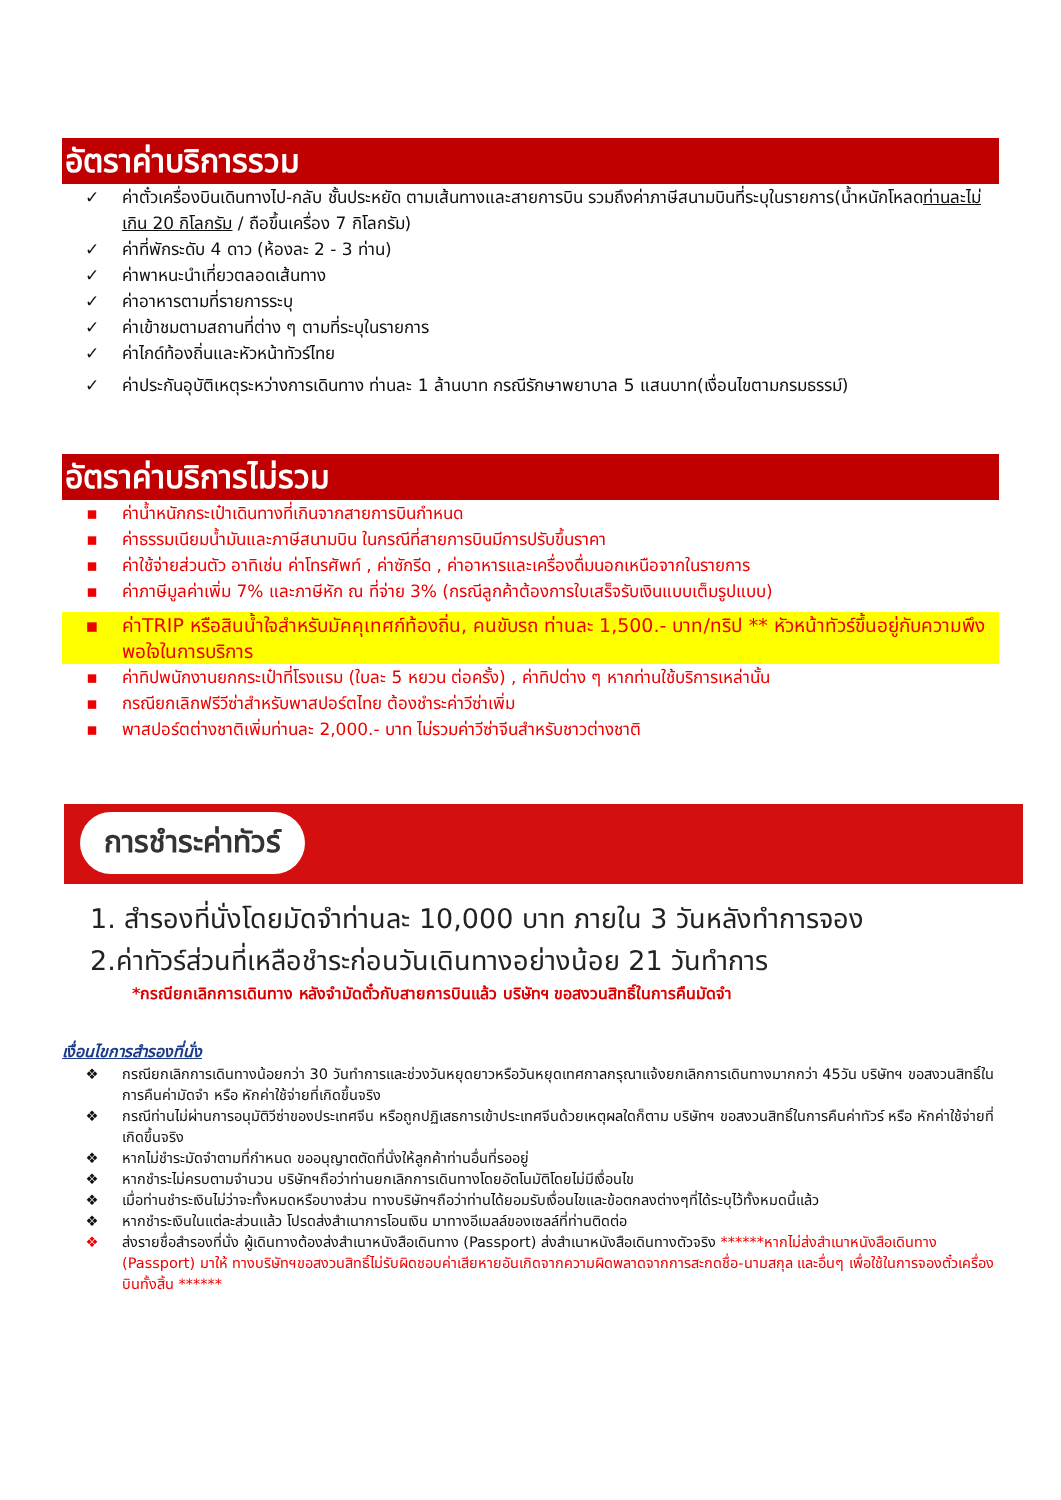อัตราค่าบริการรวม
✓ ค่าตั๋วเครื่องบินเดินทางไป-กลับ ชั้นประหยัด ตามเส้นทางและสายการบิน รวมถึงค่าภาษีสนามบินที่ระบุในรายการ(น้ำหนักโหลดท่านละไม่เกิน 20 กิโลกรัม / ถือขึ้นเครื่อง 7 กิโลกรัม)
✓ ค่าที่พักระดับ 4 ดาว (ห้องละ 2 - 3 ท่าน)
✓ ค่าพาหนะนำเที่ยวตลอดเส้นทาง
✓ ค่าอาหารตามที่รายการระบุ
✓ ค่าเข้าชมตามสถานที่ต่าง ๆ ตามที่ระบุในรายการ
✓ ค่าไกด์ท้องถิ่นและหัวหน้าทัวร์ไทย
✓ ค่าประกันอุบัติเหตุระหว่างการเดินทาง ท่านละ 1 ล้านบาท กรณีรักษาพยาบาล 5 แสนบาท(เงื่อนไขตามกรมธรรม์)
อัตราค่าบริการไม่รวม
▪ ค่าน้ำหนักกระเป๋าเดินทางที่เกินจากสายการบินกำหนด
▪ ค่าธรรมเนียมน้ำมันและภาษีสนามบิน ในกรณีที่สายการบินมีการปรับขึ้นราคา
▪ ค่าใช้จ่ายส่วนตัว อาทิเช่น ค่าโทรศัพท์ , ค่าซักรีด , ค่าอาหารและเครื่องดื่มนอกเหนือจากในรายการ
▪ ค่าภาษีมูลค่าเพิ่ม 7% และภาษีหัก ณ ที่จ่าย 3% (กรณีลูกค้าต้องการใบเสร็จรับเงินแบบเต็มรูปแบบ)
▪ ค่าTRIP หรือสินน้ำใจสำหรับมัคคุเทศก์ท้องถิ่น, คนขับรถ ท่านละ 1,500.- บาท/ทริป ** หัวหน้าทัวร์ขึ้นอยู่กับความพึงพอใจในการบริการ
▪ ค่าทิปพนักงานยกกระเป๋าที่โรงแรม (ใบละ 5 หยวน ต่อครั้ง) , ค่าทิปต่าง ๆ หากท่านใช้บริการเหล่านั้น
▪ กรณียกเลิกฟรีวีซ่าสำหรับพาสปอร์ตไทย ต้องชำระค่าวีซ่าเพิ่ม
▪ พาสปอร์ตต่างชาติเพิ่มท่านละ 2,000.- บาท ไม่รวมค่าวีซ่าจีนสำหรับชาวต่างชาติ
การชำระค่าทัวร์
1. สำรองที่นั่งโดยมัดจำท่านละ 10,000 บาท ภายใน 3 วันหลังทำการจอง
2.ค่าทัวร์ส่วนที่เหลือชำระก่อนวันเดินทางอย่างน้อย 21 วันทำการ
*กรณียกเลิกการเดินทาง หลังจำมัดตั๋วกับสายการบินแล้ว บริษัทฯ ขอสงวนสิทธิ์ในการคืนมัดจำ
เงื่อนไขการสำรองที่นั่ง
❖ กรณียกเลิกการเดินทางน้อยกว่า 30 วันทำการและช่วงวันหยุดยาวหรือวันหยุดเทศกาลกรุณาแจ้งยกเลิกการเดินทางมากกว่า 45วัน บริษัทฯ ขอสงวนสิทธิ์ในการคืนค่ามัดจำ หรือ หักค่าใช้จ่ายที่เกิดขึ้นจริง
❖ กรณีท่านไม่ผ่านการอนุมัติวีซ่าของประเทศจีน หรือถูกปฏิเสธการเข้าประเทศจีนด้วยเหตุผลใดก็ตาม บริษัทฯ ขอสงวนสิทธิ์ในการคืนค่าทัวร์ หรือ หักค่าใช้จ่ายที่เกิดขึ้นจริง
❖ หากไม่ชำระมัดจำตามที่กำหนด ขออนุญาตตัดที่นั่งให้ลูกค้าท่านอื่นที่รออยู่
❖ หากชำระไม่ครบตามจำนวน บริษัทฯถือว่าท่านยกเลิกการเดินทางโดยอัตโนมัติโดยไม่มีเงื่อนไข
❖ เมื่อท่านชำระเงินไม่ว่าจะทั้งหมดหรือบางส่วน ทางบริษัทฯถือว่าท่านได้ยอมรับเงื่อนไขและข้อตกลงต่างๆที่ได้ระบุไว้ทั้งหมดนี้แล้ว
❖ หากชำระเงินในแต่ละส่วนแล้ว โปรดส่งสำเนาการโอนเงิน มาทางอีเมลล์ของเซลล์ที่ท่านติดต่อ
❖ ส่งรายชื่อสำรองที่นั่ง ผู้เดินทางต้องส่งสำเนาหนังสือเดินทาง (Passport) ส่งสำเนาหนังสือเดินทางตัวจริง ******หากไม่ส่งสำเนาหนังสือเดินทาง (Passport) มาให้ ทางบริษัทฯขอสงวนสิทธิ์ไม่รับผิดชอบค่าเสียหายอันเกิดจากความผิดพลาดจากการสะกดชื่อ-นามสกุล และอื่นๆ เพื่อใช้ในการจองตั๋วเครื่องบินทั้งสิ้น ******